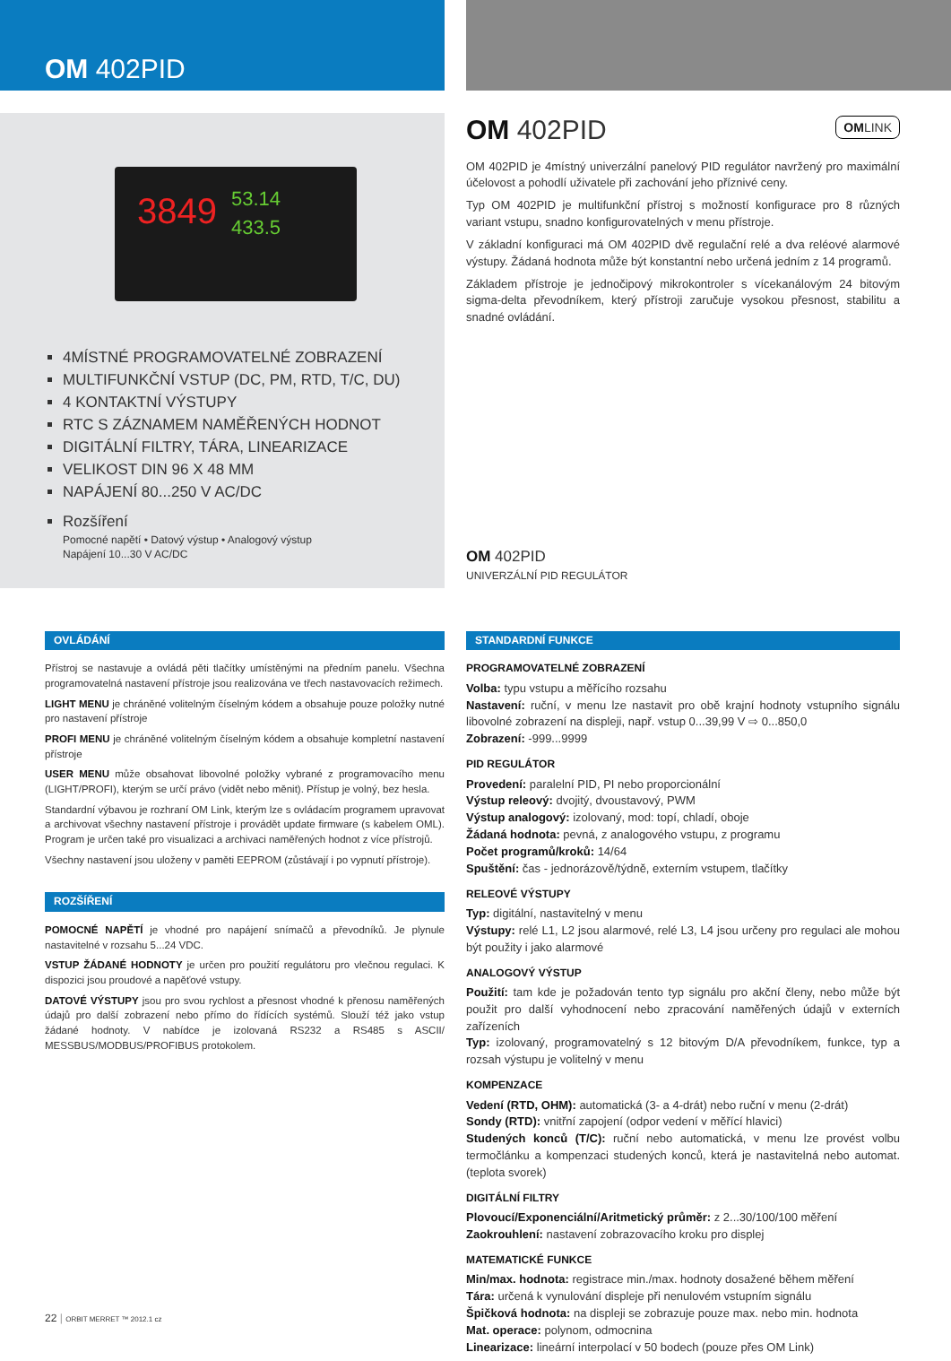OM 402PID
3849 53.14
433.5
4MÍSTNÉ PROGRAMOVATELNÉ ZOBRAZENÍ
MULTIFUNKČNÍ VSTUP (DC, PM, RTD, T/C, DU)
4 KONTAKTNÍ VÝSTUPY
RTC S ZÁZNAMEM NAMĚŘENÝCH HODNOT
DIGITÁLNÍ FILTRY, TÁRA, LINEARIZACE
VELIKOST DIN 96 X 48 MM
NAPÁJENÍ 80...250 V AC/DC
Rozšíření
Pomocné napětí • Datový výstup • Analogový výstup
Napájení 10...30 V AC/DC
OM 402PID OMLINK
OM 402PID je 4místný univerzální panelový PID regulátor navržený pro maximální účelovost a pohodlí uživatele při zachování jeho příznivé ceny.
Typ OM 402PID je multifunkční přístroj s možností konfigurace pro 8 různých variant vstupu, snadno konfigurovatelných v menu přístroje.
V základní konfiguraci má OM 402PID dvě regulační relé a dva reléové alarmové výstupy. Žádaná hodnota může být konstantní nebo určená jedním z 14 programů.
Základem přístroje je jednočipový mikrokontroler s vícekanálovým 24 bitovým sigma-delta převodníkem, který přístroji zaručuje vysokou přesnost, stabilitu a snadné ovládání.
OM 402PID
UNIVERZÁLNÍ PID REGULÁTOR
OVLÁDÁNÍ
Přístroj se nastavuje a ovládá pěti tlačítky umístěnými na předním panelu. Všechna programovatelná nastavení přístroje jsou realizována ve třech nastavovacích režimech.
LIGHT MENU je chráněné volitelným číselným kódem a obsahuje pouze položky nutné pro nastavení přístroje
PROFI MENU je chráněné volitelným číselným kódem a obsahuje kompletní nastavení přístroje
USER MENU může obsahovat libovolné položky vybrané z programovacího menu (LIGHT/PROFI), kterým se určí právo (vidět nebo měnit). Přístup je volný, bez hesla.
Standardní výbavou je rozhraní OM Link, kterým lze s ovládacím programem upravovat a archivovat všechny nastavení přístroje i provádět update firmware (s kabelem OML). Program je určen také pro visualizaci a archivaci naměřených hodnot z více přístrojů.
Všechny nastavení jsou uloženy v paměti EEPROM (zůstávají i po vypnutí přístroje).
ROZŠÍŘENÍ
POMOCNÉ NAPĚTÍ je vhodné pro napájení snímačů a převodníků. Je plynule nastavitelné v rozsahu 5...24 VDC.
VSTUP ŽÁDANÉ HODNOTY je určen pro použití regulátoru pro vlečnou regulaci. K dispozici jsou proudové a napěťové vstupy.
DATOVÉ VÝSTUPY jsou pro svou rychlost a přesnost vhodné k přenosu naměřených údajů pro další zobrazení nebo přímo do řídících systémů. Slouží též jako vstup žádané hodnoty. V nabídce je izolovaná RS232 a RS485 s ASCII/ MESSBUS/MODBUS/PROFIBUS protokolem.
STANDARDNÍ FUNKCE
PROGRAMOVATELNÉ ZOBRAZENÍ
Volba: typu vstupu a měřícího rozsahu
Nastavení: ruční, v menu lze nastavit pro obě krajní hodnoty vstupního signálu libovolné zobrazení na displeji, např. vstup 0...39,99 V ⇨ 0...850,0
Zobrazení: -999...9999
PID REGULÁTOR
Provedení: paralelní PID, PI nebo proporcionální
Výstup releový: dvojitý, dvoustavový, PWM
Výstup analogový: izolovaný, mod: topí, chladí, oboje
Žádaná hodnota: pevná, z analogového vstupu, z programu
Počet programů/kroků: 14/64
Spuštění: čas - jednorázově/týdně, externím vstupem, tlačítky
RELEOVÉ VÝSTUPY
Typ: digitální, nastavitelný v menu
Výstupy: relé L1, L2 jsou alarmové, relé L3, L4 jsou určeny pro regulaci ale mohou být použity i jako alarmové
ANALOGOVÝ VÝSTUP
Použití: tam kde je požadován tento typ signálu pro akční členy, nebo může být použit pro další vyhodnocení nebo zpracování naměřených údajů v externích zařízeních
Typ: izolovaný, programovatelný s 12 bitovým D/A převodníkem, funkce, typ a rozsah výstupu je volitelný v menu
KOMPENZACE
Vedení (RTD, OHM): automatická (3- a 4-drát) nebo ruční v menu (2-drát)
Sondy (RTD): vnitřní zapojení (odpor vedení v měřící hlavici)
Studených konců (T/C): ruční nebo automatická, v menu lze provést volbu termočlánku a kompenzaci studených konců, která je nastavitelná nebo automat. (teplota svorek)
DIGITÁLNÍ FILTRY
Plovoucí/Exponenciální/Aritmetický průměr: z 2...30/100/100 měření
Zaokrouhlení: nastavení zobrazovacího kroku pro displej
MATEMATICKÉ FUNKCE
Min/max. hodnota: registrace min./max. hodnoty dosažené během měření
Tára: určená k vynulování displeje při nenulovém vstupním signálu
Špičková hodnota: na displeji se zobrazuje pouze max. nebo min. hodnota
Mat. operace: polynom, odmocnina
Linearizace: lineární interpolací v 50 bodech (pouze přes OM Link)
22 | ORBIT MERRET ™ 2012.1 cz